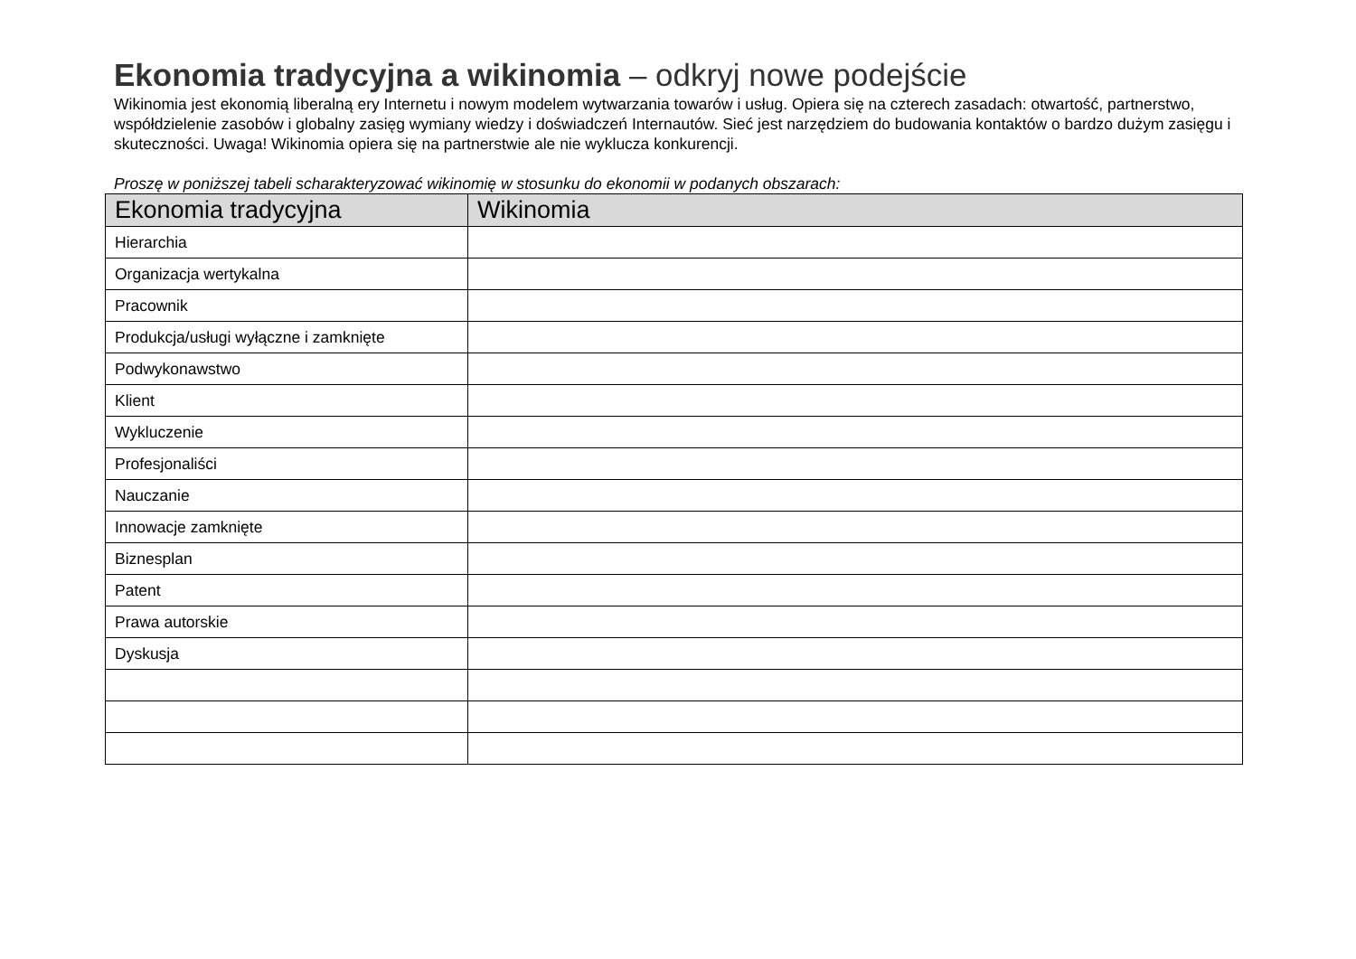Ekonomia tradycyjna a wikinomia – odkryj nowe podejście
Wikinomia jest ekonomią liberalną ery Internetu i nowym modelem wytwarzania towarów i usług. Opiera się na czterech zasadach: otwartość, partnerstwo, współdzielenie zasobów i globalny zasięg wymiany wiedzy i doświadczeń Internautów. Sieć jest narzędziem do budowania kontaktów o bardzo dużym zasięgu i skuteczności. Uwaga! Wikinomia opiera się na partnerstwie ale nie wyklucza konkurencji.
Proszę w poniższej tabeli scharakteryzować wikinomię w stosunku do ekonomii w podanych obszarach:
| Ekonomia tradycyjna | Wikinomia |
| --- | --- |
| Hierarchia | |
| Organizacja wertykalna | |
| Pracownik | |
| Produkcja/usługi wyłączne i zamknięte | |
| Podwykonawstwo | |
| Klient | |
| Wykluczenie | |
| Profesjonaliści | |
| Nauczanie | |
| Innowacje zamknięte | |
| Biznesplan | |
| Patent | |
| Prawa autorskie | |
| Dyskusja | |